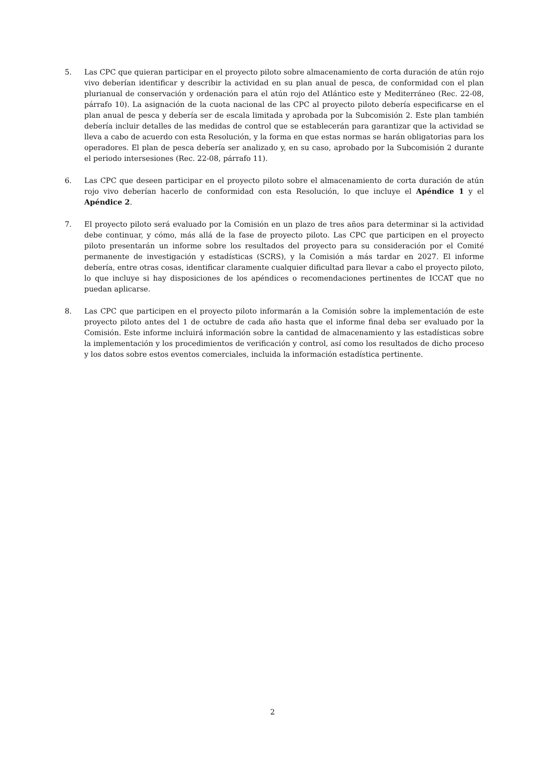5. Las CPC que quieran participar en el proyecto piloto sobre almacenamiento de corta duración de atún rojo vivo deberían identificar y describir la actividad en su plan anual de pesca, de conformidad con el plan plurianual de conservación y ordenación para el atún rojo del Atlántico este y Mediterráneo (Rec. 22-08, párrafo 10). La asignación de la cuota nacional de las CPC al proyecto piloto debería especificarse en el plan anual de pesca y debería ser de escala limitada y aprobada por la Subcomisión 2. Este plan también debería incluir detalles de las medidas de control que se establecerán para garantizar que la actividad se lleva a cabo de acuerdo con esta Resolución, y la forma en que estas normas se harán obligatorias para los operadores. El plan de pesca debería ser analizado y, en su caso, aprobado por la Subcomisión 2 durante el periodo intersesiones (Rec. 22-08, párrafo 11).
6. Las CPC que deseen participar en el proyecto piloto sobre el almacenamiento de corta duración de atún rojo vivo deberían hacerlo de conformidad con esta Resolución, lo que incluye el Apéndice 1 y el Apéndice 2.
7. El proyecto piloto será evaluado por la Comisión en un plazo de tres años para determinar si la actividad debe continuar, y cómo, más allá de la fase de proyecto piloto. Las CPC que participen en el proyecto piloto presentarán un informe sobre los resultados del proyecto para su consideración por el Comité permanente de investigación y estadísticas (SCRS), y la Comisión a más tardar en 2027. El informe debería, entre otras cosas, identificar claramente cualquier dificultad para llevar a cabo el proyecto piloto, lo que incluye si hay disposiciones de los apéndices o recomendaciones pertinentes de ICCAT que no puedan aplicarse.
8. Las CPC que participen en el proyecto piloto informarán a la Comisión sobre la implementación de este proyecto piloto antes del 1 de octubre de cada año hasta que el informe final deba ser evaluado por la Comisión. Este informe incluirá información sobre la cantidad de almacenamiento y las estadísticas sobre la implementación y los procedimientos de verificación y control, así como los resultados de dicho proceso y los datos sobre estos eventos comerciales, incluida la información estadística pertinente.
2